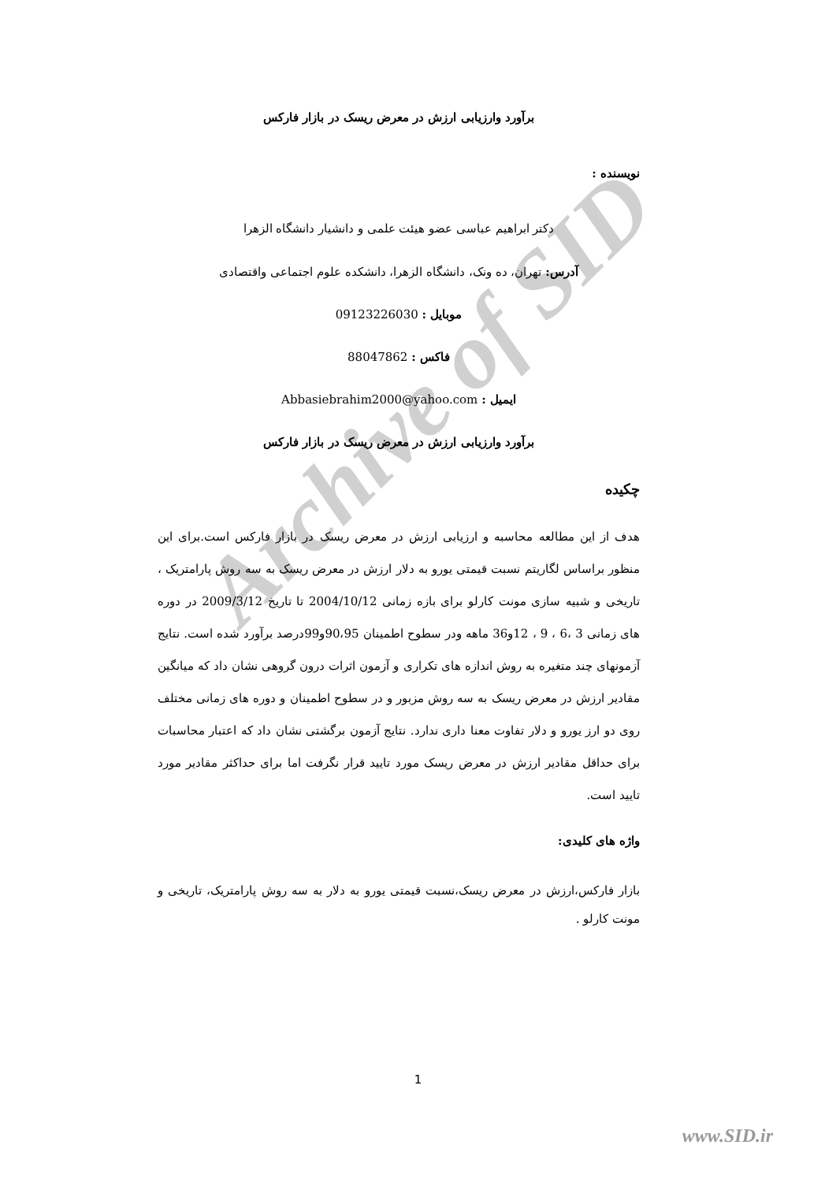Archive of SID
برآورد وارزیابی ارزش در معرض ریسک در بازار فارکس
نویسنده :
دکتر ابراهیم عباسی عضو هیئت علمی و دانشیار دانشگاه الزهرا
آدرس: تهران، ده ونک، دانشگاه الزهرا، دانشکده علوم اجتماعی واقتصادی
موبایل : 09123226030
فاکس : 88047862
ایمیل : Abbasiebrahim2000@yahoo.com
برآورد وارزیابی ارزش در معرض ریسک در بازار فارکس
چکیده
هدف از این مطالعه محاسبه و ارزیابی ارزش در معرض ریسک در بازار فارکس است.برای این منظور براساس لگاریتم نسبت قیمتی یورو به دلار ارزش در معرض ریسک به سه روش پارامتریک ، تاریخی و شبیه سازی مونت کارلو برای بازه زمانی 2004/10/12 تا تاریخ 2009/3/12 در دوره های زمانی 3 ،6 ، 9 ، 12و36 ماهه ودر سطوح اطمینان 90،95و99درصد برآورد شده است. نتایج آزمونهای چند متغیره به روش اندازه های تکراری و آزمون اثرات درون گروهی نشان داد که میانگین مقادیر ارزش در معرض ریسک به سه روش مزبور و در سطوح اطمینان و دوره های زمانی مختلف روی دو ارز یورو و دلار تفاوت معنا داری ندارد. نتایج آزمون برگشتی نشان داد که اعتبار محاسبات برای حداقل مقادیر ارزش در معرض ریسک مورد تایید قرار نگرفت اما برای حداکثر مقادیر مورد تایید است.
واژه های کلیدی:
بازار فارکس،ارزش در معرض ریسک،نسبت قیمتی یورو به دلار به سه روش پارامتریک، تاریخی و مونت کارلو .
1
www.SID.ir